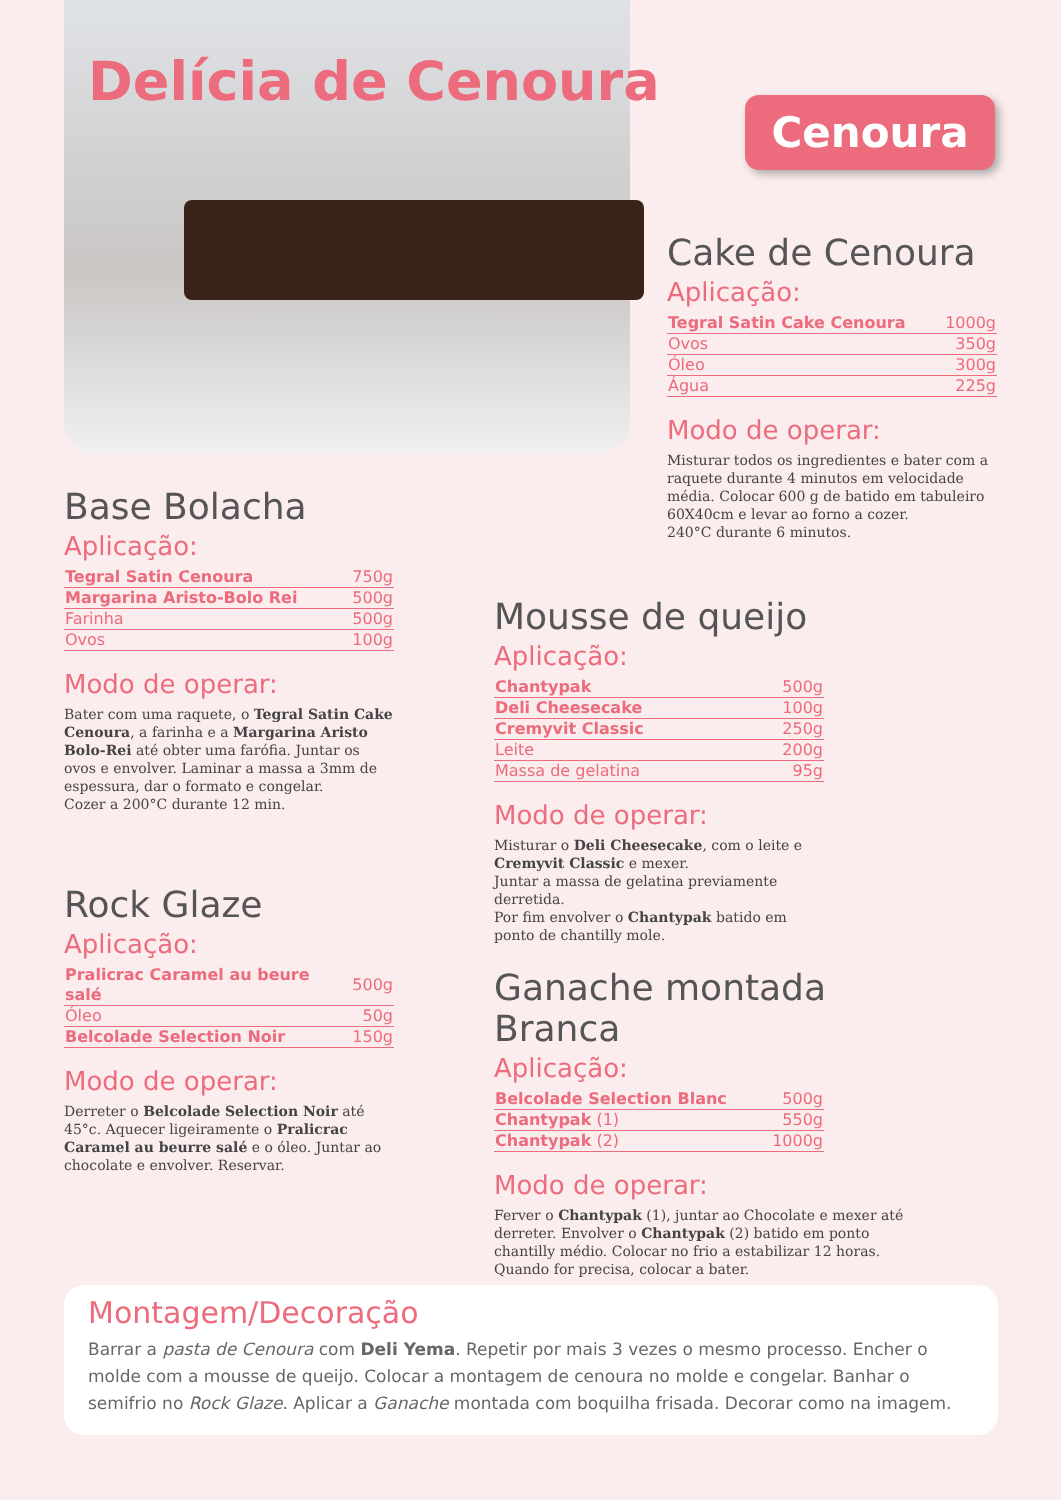Delícia de Cenoura
Cenoura
Cake de Cenoura
Aplicação:
| Tegral Satin Cake Cenoura | 1000g |
| Ovos | 350g |
| Óleo | 300g |
| Água | 225g |
Modo de operar:
Misturar todos os ingredientes e bater com a raquete durante 4 minutos em velocidade média. Colocar 600 g de batido em tabuleiro 60X40cm e levar ao forno a cozer.
240°C durante 6 minutos.
Base Bolacha
Aplicação:
| Tegral Satin Cenoura | 750g |
| Margarina Aristo-Bolo Rei | 500g |
| Farinha | 500g |
| Ovos | 100g |
Modo de operar:
Bater com uma raquete, o Tegral Satin Cake Cenoura, a farinha e a Margarina Aristo Bolo-Rei até obter uma farófia. Juntar os ovos e envolver. Laminar a massa a 3mm de espessura, dar o formato e congelar.
Cozer a 200°C durante 12 min.
Rock Glaze
Aplicação:
| Pralicrac Caramel au beure salé | 500g |
| Óleo | 50g |
| Belcolade Selection Noir | 150g |
Modo de operar:
Derreter o Belcolade Selection Noir até 45°c. Aquecer ligeiramente o Pralicrac Caramel au beurre salé e o óleo. Juntar ao chocolate e envolver. Reservar.
Mousse de queijo
Aplicação:
| Chantypak | 500g |
| Deli Cheesecake | 100g |
| Cremyvit Classic | 250g |
| Leite | 200g |
| Massa de gelatina | 95g |
Modo de operar:
Misturar o Deli Cheesecake, com o leite e Cremyvit Classic e mexer.
Juntar a massa de gelatina previamente derretida.
Por fim envolver o Chantypak batido em ponto de chantilly mole.
Ganache montada Branca
Aplicação:
| Belcolade Selection Blanc | 500g |
| Chantypak (1) | 550g |
| Chantypak (2) | 1000g |
Modo de operar:
Ferver o Chantypak (1), juntar ao Chocolate e mexer até derreter. Envolver o Chantypak (2) batido em ponto chantilly médio. Colocar no frio a estabilizar 12 horas. Quando for precisa, colocar a bater.
Montagem/Decoração
Barrar a pasta de Cenoura com Deli Yema. Repetir por mais 3 vezes o mesmo processo. Encher o molde com a mousse de queijo. Colocar a montagem de cenoura no molde e congelar. Banhar o semifrio no Rock Glaze. Aplicar a Ganache montada com boquilha frisada. Decorar como na imagem.